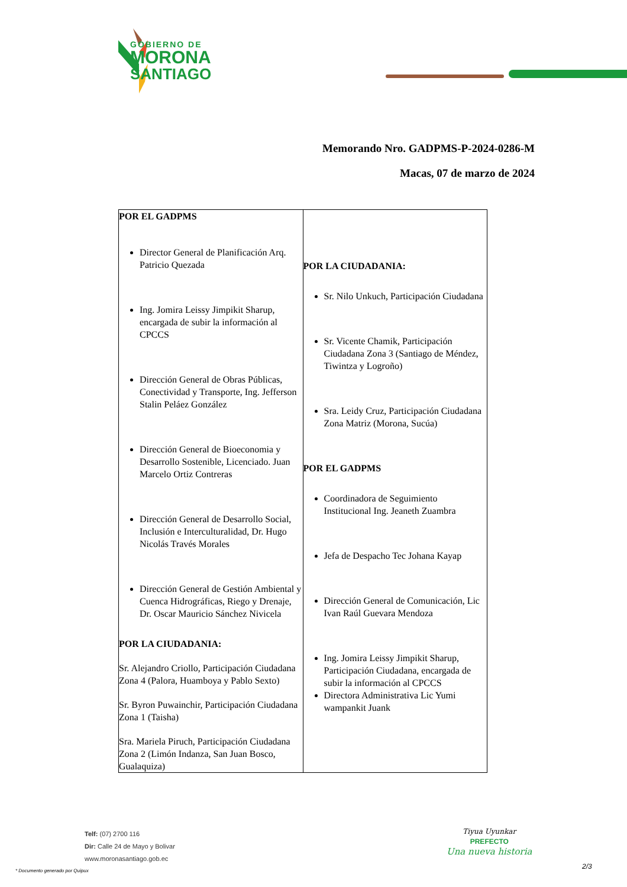GOBIERNO DE
MORONA
SANTIAGO
Memorando Nro. GADPMS-P-2024-0286-M
Macas, 07 de marzo de 2024
| POR EL GADPMS Director General de Planificación Arq. Patricio Quezada Ing. Jomira Leissy Jimpikit Sharup, encargada de subir la información al CPCCS Dirección General de Obras Públicas, Conectividad y Transporte, Ing. Jefferson Stalin Peláez González Dirección General de Bioeconomia y Desarrollo Sostenible, Licenciado. Juan Marcelo Ortiz Contreras Dirección General de Desarrollo Social, Inclusión e Interculturalidad, Dr. Hugo Nicolás Través Morales Dirección General de Gestión Ambiental y Cuenca Hidrográficas, Riego y Drenaje, Dr. Oscar Mauricio Sánchez Nivicela POR LA CIUDADANIA: Sr. Alejandro Criollo, Participación Ciudadana Zona 4 (Palora, Huamboya y Pablo Sexto) Sr. Byron Puwainchir, Participación Ciudadana Zona 1 (Taisha) Sra. Mariela Piruch, Participación Ciudadana Zona 2 (Limón Indanza, San Juan Bosco, Gualaquiza) | POR LA CIUDADANIA: Sr. Nilo Unkuch, Participación Ciudadana Sr. Vicente Chamik, Participación Ciudadana Zona 3 (Santiago de Méndez, Tiwintza y Logroño) Sra. Leidy Cruz, Participación Ciudadana Zona Matriz (Morona, Sucúa) POR EL GADPMS Coordinadora de Seguimiento Institucional Ing. Jeaneth Zuambra Jefa de Despacho Tec Johana Kayap Dirección General de Comunicación, Lic Ivan Raúl Guevara Mendoza Ing. Jomira Leissy Jimpikit Sharup, Participación Ciudadana, encargada de subir la información al CPCCS Directora Administrativa Lic Yumi wampankit Juank |
Telf: (07) 2700 116
Dir: Calle 24 de Mayo y Bolivar
www.moronasantiago.gob.ec
* Documento generado por Quipux
Tiyua Uyunkar
PREFECTO
Una nueva historia
2/3